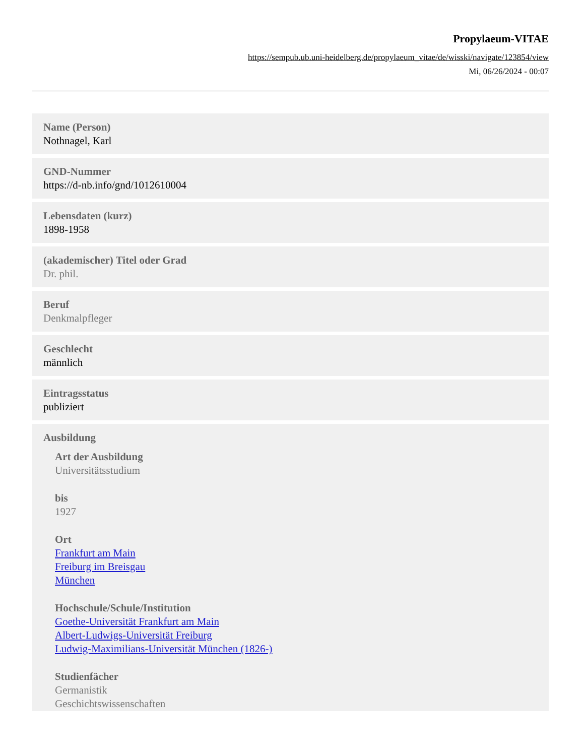Propylaeum-VITAE
https://sempub.ub.uni-heidelberg.de/propylaeum_vitae/de/wisski/navigate/123854/view
Mi, 06/26/2024 - 00:07
Name (Person)
Nothnagel, Karl
GND-Nummer
https://d-nb.info/gnd/1012610004
Lebensdaten (kurz)
1898-1958
(akademischer) Titel oder Grad
Dr. phil.
Beruf
Denkmalpfleger
Geschlecht
männlich
Eintragsstatus
publiziert
Ausbildung
Art der Ausbildung
Universitätsstudium
bis
1927
Ort
Frankfurt am Main
Freiburg im Breisgau
München
Hochschule/Schule/Institution
Goethe-Universität Frankfurt am Main
Albert-Ludwigs-Universität Freiburg
Ludwig-Maximilians-Universität München (1826-)
Studienfächer
Germanistik
Geschichtswissenschaften